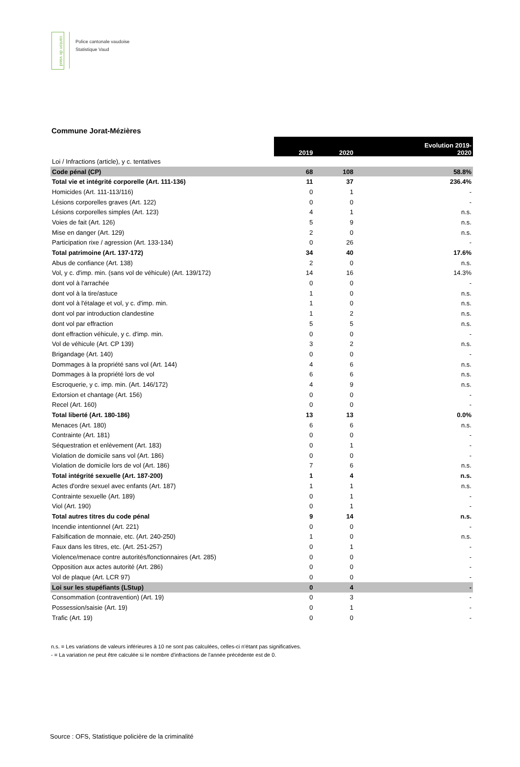canton de vaud
Police cantonale vaudoise
Statistique Vaud
Commune Jorat-Mézières
| | 2019 | 2020 | Evolution 2019- 2020 |
| --- | --- | --- | --- |
| Loi / Infractions (article), y c. tentatives | | | |
| Code pénal (CP) | 68 | 108 | 58.8% |
| Total vie et intégrité corporelle (Art. 111-136) | 11 | 37 | 236.4% |
| Homicides (Art. 111-113/116) | 0 | 1 | - |
| Lésions corporelles graves (Art. 122) | 0 | 0 | - |
| Lésions corporelles simples (Art. 123) | 4 | 1 | n.s. |
| Voies de fait (Art. 126) | 5 | 9 | n.s. |
| Mise en danger (Art. 129) | 2 | 0 | n.s. |
| Participation rixe / agression (Art. 133-134) | 0 | 26 | - |
| Total patrimoine (Art. 137-172) | 34 | 40 | 17.6% |
| Abus de confiance (Art. 138) | 2 | 0 | n.s. |
| Vol, y c. d'imp. min. (sans vol de véhicule) (Art. 139/172) | 14 | 16 | 14.3% |
| dont vol à l'arrachée | 0 | 0 | - |
| dont vol à la tire/astuce | 1 | 0 | n.s. |
| dont vol à l'étalage et vol, y c. d'imp. min. | 1 | 0 | n.s. |
| dont vol par introduction clandestine | 1 | 2 | n.s. |
| dont vol par effraction | 5 | 5 | n.s. |
| dont effraction véhicule, y c. d'imp. min. | 0 | 0 | - |
| Vol de véhicule (Art. CP 139) | 3 | 2 | n.s. |
| Brigandage (Art. 140) | 0 | 0 | - |
| Dommages à la propriété sans vol (Art. 144) | 4 | 6 | n.s. |
| Dommages à la propriété lors de vol | 6 | 6 | n.s. |
| Escroquerie, y c. imp. min. (Art. 146/172) | 4 | 9 | n.s. |
| Extorsion et chantage (Art. 156) | 0 | 0 | - |
| Recel (Art. 160) | 0 | 0 | - |
| Total liberté (Art. 180-186) | 13 | 13 | 0.0% |
| Menaces (Art. 180) | 6 | 6 | n.s. |
| Contrainte (Art. 181) | 0 | 0 | - |
| Séquestration et enlèvement (Art. 183) | 0 | 1 | - |
| Violation de domicile sans vol (Art. 186) | 0 | 0 | - |
| Violation de domicile lors de vol (Art. 186) | 7 | 6 | n.s. |
| Total intégrité sexuelle (Art. 187-200) | 1 | 4 | n.s. |
| Actes d'ordre sexuel avec enfants (Art. 187) | 1 | 1 | n.s. |
| Contrainte sexuelle (Art. 189) | 0 | 1 | - |
| Viol (Art. 190) | 0 | 1 | - |
| Total autres titres du code pénal | 9 | 14 | n.s. |
| Incendie intentionnel (Art. 221) | 0 | 0 | - |
| Falsification de monnaie, etc. (Art. 240-250) | 1 | 0 | n.s. |
| Faux dans les titres, etc. (Art. 251-257) | 0 | 1 | - |
| Violence/menace contre autorités/fonctionnaires (Art. 285) | 0 | 0 | - |
| Opposition aux actes autorité (Art. 286) | 0 | 0 | - |
| Vol de plaque (Art. LCR 97) | 0 | 0 | - |
| Loi sur les stupéfiants (LStup) | 0 | 4 | - |
| Consommation (contravention) (Art. 19) | 0 | 3 | - |
| Possession/saisie (Art. 19) | 0 | 1 | - |
| Trafic (Art. 19) | 0 | 0 | - |
n.s. = Les variations de valeurs inférieures à 10 ne sont pas calculées, celles-ci n'étant pas significatives.
- = La variation ne peut être calculée si le nombre d'infractions de l'année précédente est de 0.
Source : OFS, Statistique policière de la criminalité